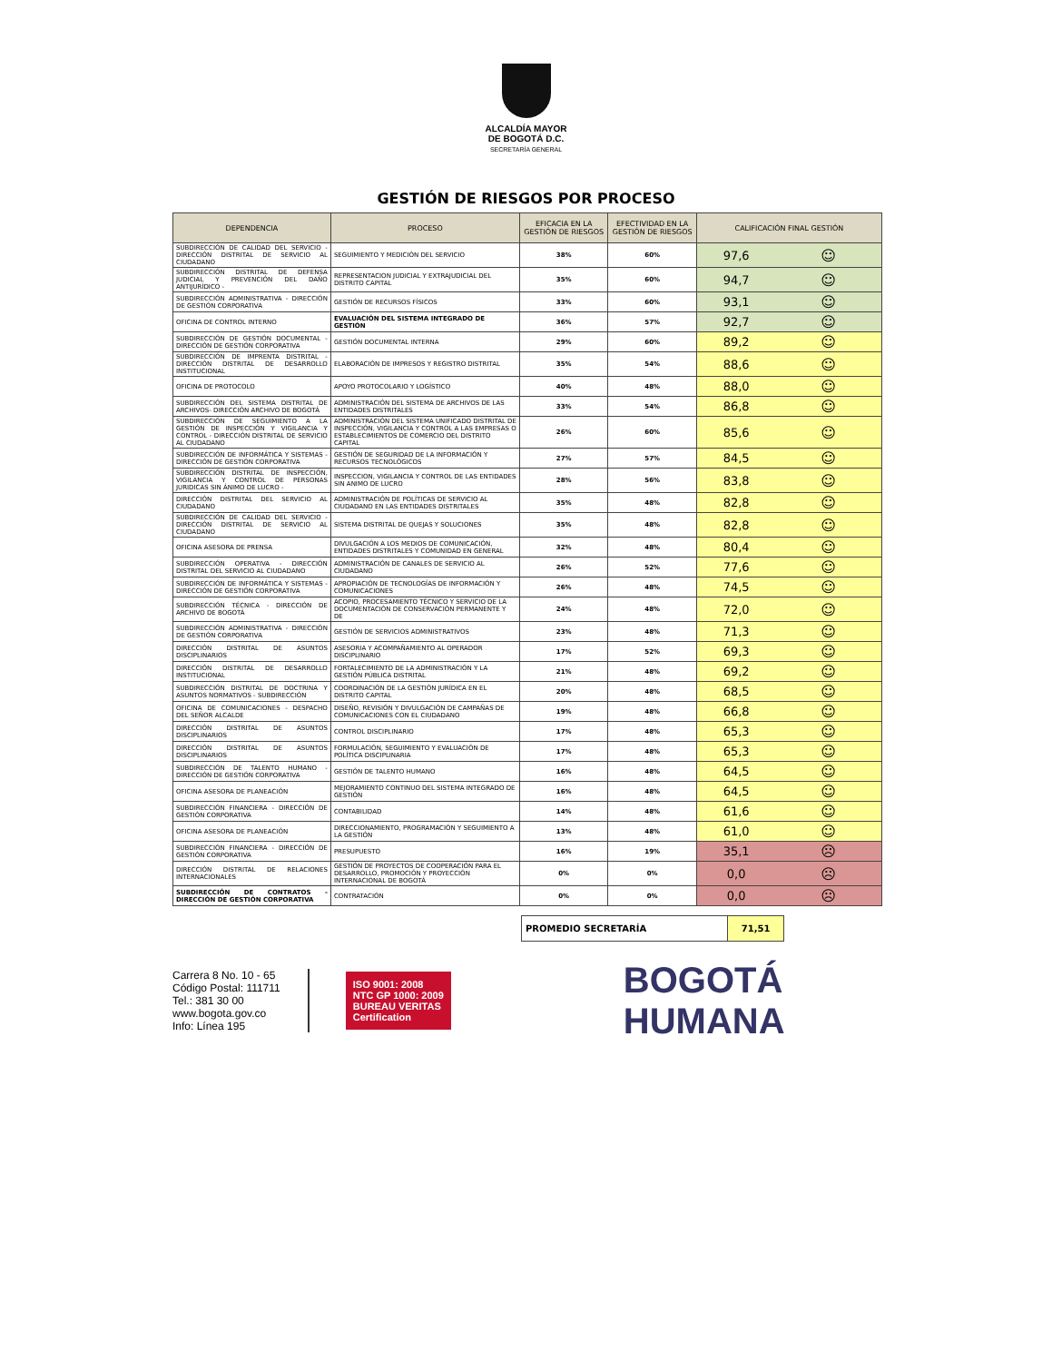ALCALDÍA MAYOR
DE BOGOTÁ D.C.
SECRETARÍA GENERAL
GESTIÓN DE RIESGOS POR PROCESO
| DEPENDENCIA | PROCESO | EFICACIA EN LA GESTIÓN DE RIESGOS | EFECTIVIDAD EN LA GESTIÓN DE RIESGOS | CALIFICACIÓN FINAL GESTIÓN | |
| --- | --- | --- | --- | --- | --- |
| SUBDIRECCIÓN DE CALIDAD DEL SERVICIO - DIRECCIÓN DISTRITAL DE SERVICIO AL CIUDADANO | SEGUIMIENTO Y MEDICIÓN DEL SERVICIO | 38% | 60% | 97,6 | ☺ |
| SUBDIRECCIÓN DISTRITAL DE DEFENSA JUDICIAL Y PREVENCIÓN DEL DAÑO ANTIJURÍDICO - | REPRESENTACION JUDICIAL Y EXTRAJUDICIAL DEL DISTRITO CAPITAL | 35% | 60% | 94,7 | ☺ |
| SUBDIRECCIÓN ADMINISTRATIVA - DIRECCIÓN DE GESTIÓN CORPORATIVA | GESTIÓN DE RECURSOS FÍSICOS | 33% | 60% | 93,1 | ☺ |
| OFICINA DE CONTROL INTERNO | EVALUACIÓN DEL SISTEMA INTEGRADO DE GESTIÓN | 36% | 57% | 92,7 | ☺ |
| SUBDIRECCIÓN DE GESTIÓN DOCUMENTAL - DIRECCIÓN DE GESTIÓN CORPORATIVA | GESTIÓN DOCUMENTAL INTERNA | 29% | 60% | 89,2 | ☺ |
| SUBDIRECCIÓN DE IMPRENTA DISTRITAL - DIRECCIÓN DISTRITAL DE DESARROLLO INSTITUCIONAL | ELABORACIÓN DE IMPRESOS Y REGISTRO DISTRITAL | 35% | 54% | 88,6 | ☺ |
| OFICINA DE PROTOCOLO | APOYO PROTOCOLARIO Y LOGÍSTICO | 40% | 48% | 88,0 | ☺ |
| SUBDIRECCIÓN DEL SISTEMA DISTRITAL DE ARCHIVOS- DIRECCIÓN ARCHIVO DE BOGOTÁ | ADMINISTRACIÓN DEL SISTEMA DE ARCHIVOS DE LAS ENTIDADES DISTRITALES | 33% | 54% | 86,8 | ☺ |
| SUBDIRECCIÓN DE SEGUIMIENTO A LA GESTIÓN DE INSPECCIÓN Y VIGILANCIA Y CONTROL - DIRECCIÓN DISTRITAL DE SERVICIO AL CIUDADANO | ADMINISTRACIÓN DEL SISTEMA UNIFICADO DISTRITAL DE INSPECCIÓN, VIGILANCIA Y CONTROL A LAS EMPRESAS O ESTABLECIMIENTOS DE COMERCIO DEL DISTRITO CAPITAL | 26% | 60% | 85,6 | ☺ |
| SUBDIRECCIÓN DE INFORMÁTICA Y SISTEMAS - DIRECCIÓN DE GESTIÓN CORPORATIVA | GESTIÓN DE SEGURIDAD DE LA INFORMACIÓN Y RECURSOS TECNOLÓGICOS | 27% | 57% | 84,5 | ☺ |
| SUBDIRECCIÓN DISTRITAL DE INSPECCIÓN, VIGILANCIA Y CONTROL DE PERSONAS JURIDICAS SIN ÁNIMO DE LUCRO - | INSPECCION, VIGILANCIA Y CONTROL DE LAS ENTIDADES SIN ANIMO DE LUCRO | 28% | 56% | 83,8 | ☺ |
| DIRECCIÓN DISTRITAL DEL SERVICIO AL CIUDADANO | ADMINISTRACIÓN DE POLÍTICAS DE SERVICIO AL CIUDADANO EN LAS ENTIDADES DISTRITALES | 35% | 48% | 82,8 | ☺ |
| SUBDIRECCIÓN DE CALIDAD DEL SERVICIO - DIRECCIÓN DISTRITAL DE SERVICIO AL CIUDADANO | SISTEMA DISTRITAL DE QUEJAS Y SOLUCIONES | 35% | 48% | 82,8 | ☺ |
| OFICINA ASESORA DE PRENSA | DIVULGACIÓN A LOS MEDIOS DE COMUNICACIÓN, ENTIDADES DISTRITALES Y COMUNIDAD EN GENERAL | 32% | 48% | 80,4 | ☺ |
| SUBDIRECCIÓN OPERATIVA - DIRECCIÓN DISTRITAL DEL SERVICIO AL CIUDADANO | ADMINISTRACIÓN DE CANALES DE SERVICIO AL CIUDADANO | 26% | 52% | 77,6 | ☺ |
| SUBDIRECCIÓN DE INFORMÁTICA Y SISTEMAS - DIRECCIÓN DE GESTIÓN CORPORATIVA | APROPIACIÓN DE TECNOLOGÍAS DE INFORMACIÓN Y COMUNICACIONES | 26% | 48% | 74,5 | ☺ |
| SUBDIRECCIÓN TÉCNICA - DIRECCIÓN DE ARCHIVO DE BOGOTÁ | ACOPIO, PROCESAMIENTO TÉCNICO Y SERVICIO DE LA DOCUMENTACIÓN DE CONSERVACIÓN PERMANENTE Y DE | 24% | 48% | 72,0 | ☺ |
| SUBDIRECCIÓN ADMINISTRATIVA - DIRECCIÓN DE GESTIÓN CORPORATIVA | GESTIÓN DE SERVICIOS ADMINISTRATIVOS | 23% | 48% | 71,3 | ☺ |
| DIRECCIÓN DISTRITAL DE ASUNTOS DISCIPLINARIOS | ASESORIA Y ACOMPAÑAMIENTO AL OPERADOR DISCIPLINARIO | 17% | 52% | 69,3 | ☺ |
| DIRECCIÓN DISTRITAL DE DESARROLLO INSTITUCIONAL | FORTALECIMIENTO DE LA ADMINISTRACIÓN Y LA GESTIÓN PÚBLICA DISTRITAL | 21% | 48% | 69,2 | ☺ |
| SUBDIRECCIÓN DISTRITAL DE DOCTRINA Y ASUNTOS NORMATIVOS - SUBDIRECCIÓN | COORDINACIÓN DE LA GESTIÓN JURÍDICA EN EL DISTRITO CAPITAL | 20% | 48% | 68,5 | ☺ |
| OFICINA DE COMUNICACIONES - DESPACHO DEL SEÑOR ALCALDE | DISEÑO, REVISIÓN Y DIVULGACIÓN DE CAMPAÑAS DE COMUNICACIONES CON EL CIUDADANO | 19% | 48% | 66,8 | ☺ |
| DIRECCIÓN DISTRITAL DE ASUNTOS DISCIPLINARIOS | CONTROL DISCIPLINARIO | 17% | 48% | 65,3 | ☺ |
| DIRECCIÓN DISTRITAL DE ASUNTOS DISCIPLINARIOS | FORMULACIÓN, SEGUIMIENTO Y EVALUACIÓN DE POLÍTICA DISCIPLINARIA | 17% | 48% | 65,3 | ☺ |
| SUBDIRECCIÓN DE TALENTO HUMANO - DIRECCIÓN DE GESTIÓN CORPORATIVA | GESTIÓN DE TALENTO HUMANO | 16% | 48% | 64,5 | ☺ |
| OFICINA ASESORA DE PLANEACIÓN | MEJORAMIENTO CONTINUO DEL SISTEMA INTEGRADO DE GESTIÓN | 16% | 48% | 64,5 | ☺ |
| SUBDIRECCIÓN FINANCIERA - DIRECCIÓN DE GESTIÓN CORPORATIVA | CONTABILIDAD | 14% | 48% | 61,6 | ☺ |
| OFICINA ASESORA DE PLANEACIÓN | DIRECCIONAMIENTO, PROGRAMACIÓN Y SEGUIMIENTO A LA GESTIÓN | 13% | 48% | 61,0 | ☺ |
| SUBDIRECCIÓN FINANCIERA - DIRECCIÓN DE GESTIÓN CORPORATIVA | PRESUPUESTO | 16% | 19% | 35,1 | ☹ |
| DIRECCIÓN DISTRITAL DE RELACIONES INTERNACIONALES | GESTIÓN DE PROYECTOS DE COOPERACIÓN PARA EL DESARROLLO, PROMOCIÓN Y PROYECCIÓN INTERNACIONAL DE BOGOTÁ | 0% | 0% | 0,0 | ☹ |
| SUBDIRECCIÓN DE CONTRATOS - DIRECCIÓN DE GESTIÓN CORPORATIVA | CONTRATACIÓN | 0% | 0% | 0,0 | ☹ |
| PROMEDIO SECRETARÍA | 71,51 |
Carrera 8 No. 10 - 65
Código Postal: 111711
Tel.: 381 30 00
www.bogota.gov.co
Info: Línea 195
ISO 9001: 2008
NTC GP 1000: 2009
BUREAU VERITAS
Certification
BOGOTÁ
HUMANA